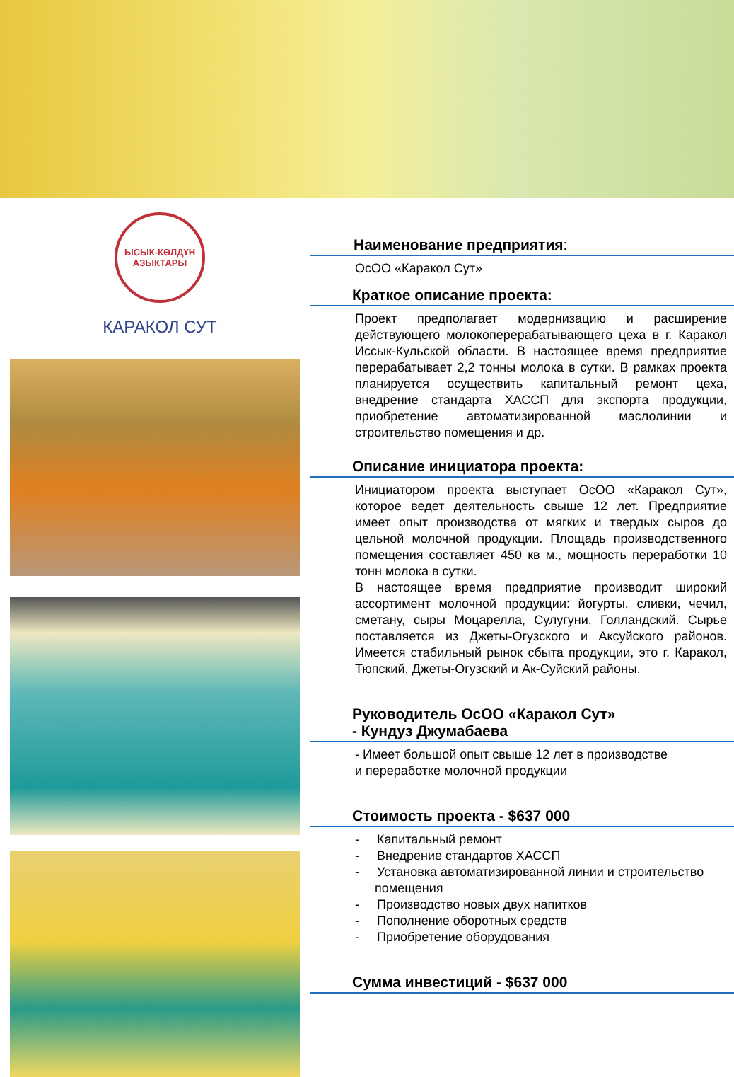ЫСЫК-КӨЛДҮН АЗЫКТАРЫ
КАРАКОЛ СУТ
Наименование предприятия:
ОсОО «Каракол Сут»
Краткое описание проекта:
Проект предполагает модернизацию и расширение действующего молокоперерабатывающего цеха в г. Каракол Иссык-Кульской области. В настоящее время предприятие перерабатывает 2,2 тонны молока в сутки. В рамках проекта планируется осуществить капитальный ремонт цеха, внедрение стандарта ХАССП для экспорта продукции, приобретение автоматизированной маслолинии и строительство помещения и др.
Описание инициатора проекта:
Инициатором проекта выступает ОсОО «Каракол Сут», которое ведет деятельность свыше 12 лет. Предприятие имеет опыт производства от мягких и твердых сыров до цельной молочной продукции. Площадь производственного помещения составляет 450 кв м., мощность переработки 10 тонн молока в сутки.
В настоящее время предприятие производит широкий ассортимент молочной продукции: йогурты, сливки, чечил, сметану, сыры Моцарелла, Сулугуни, Голландский. Сырье поставляется из Джеты-Огузского и Аксуйского районов. Имеется стабильный рынок сбыта продукции, это г. Каракол, Тюпский, Джеты-Огузский и Ак-Суйский районы.
Руководитель ОсОО «Каракол Сут»
- Кундуз Джумабаева
- Имеет большой опыт свыше 12 лет в производстве
и переработке молочной продукции
Стоимость проекта - $637 000
- Капитальный ремонт
- Внедрение стандартов ХАССП
- Установка автоматизированной линии и строительство помещения
- Производство новых двух напитков
- Пополнение оборотных средств
- Приобретение оборудования
Сумма инвестиций - $637 000